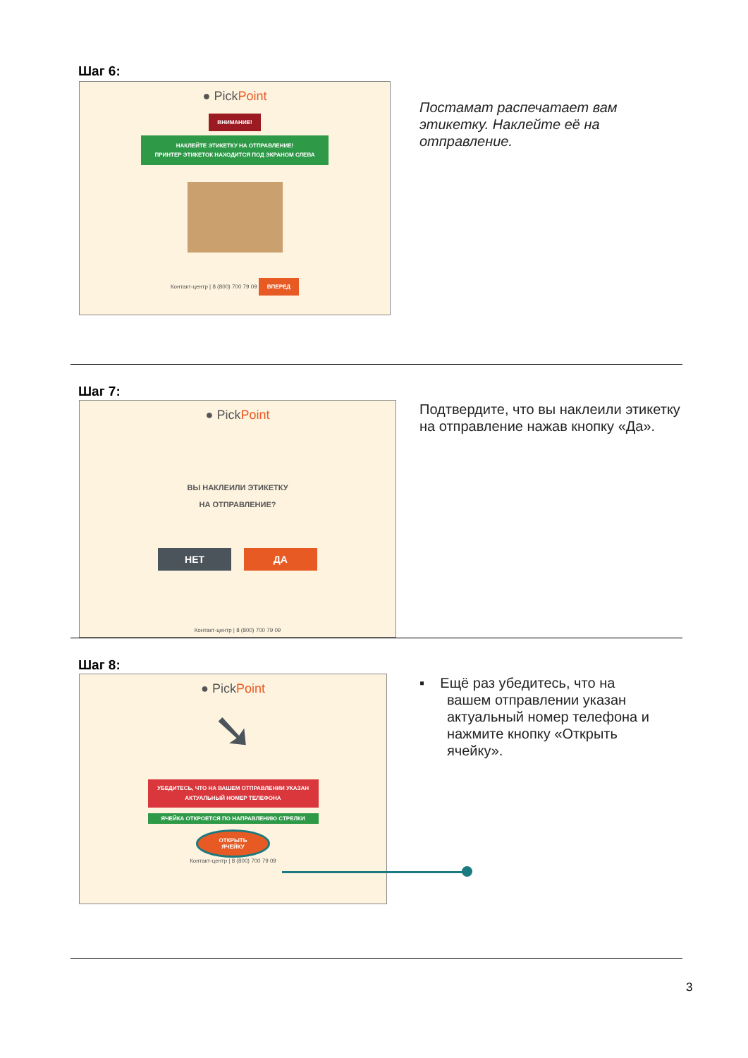Шаг 6:
● PickPoint
ВНИМАНИЕ!
НАКЛЕЙТЕ ЭТИКЕТКУ НА ОТПРАВЛЕНИЕ!
ПРИНТЕР ЭТИКЕТОК НАХОДИТСЯ ПОД ЭКРАНОМ СЛЕВА
Контакт-центр | 8 (800) 700 79 09 ВПЕРЕД
Постамат распечатает вам этикетку. Наклейте её на отправление.
Шаг 7:
● PickPoint
ВЫ НАКЛЕИЛИ ЭТИКЕТКУ
НА ОТПРАВЛЕНИЕ?
НЕТ ДА
Контакт-центр | 8 (800) 700 79 09
Подтвердите, что вы наклеили этикетку на отправление нажав кнопку «Да».
Шаг 8:
● PickPoint
➘
УБЕДИТЕСЬ, ЧТО НА ВАШЕМ ОТПРАВЛЕНИИ УКАЗАН АКТУАЛЬНЫЙ НОМЕР ТЕЛЕФОНА
ЯЧЕЙКА ОТКРОЕТСЯ ПО НАПРАВЛЕНИЮ СТРЕЛКИ
ОТКРЫТЬ
ЯЧЕЙКУ
Контакт-центр | 8 (800) 700 79 09
▪ Ещё раз убедитесь, что на
вашем отправлении указан
актуальный номер телефона и
нажмите кнопку «Открыть
ячейку».
3